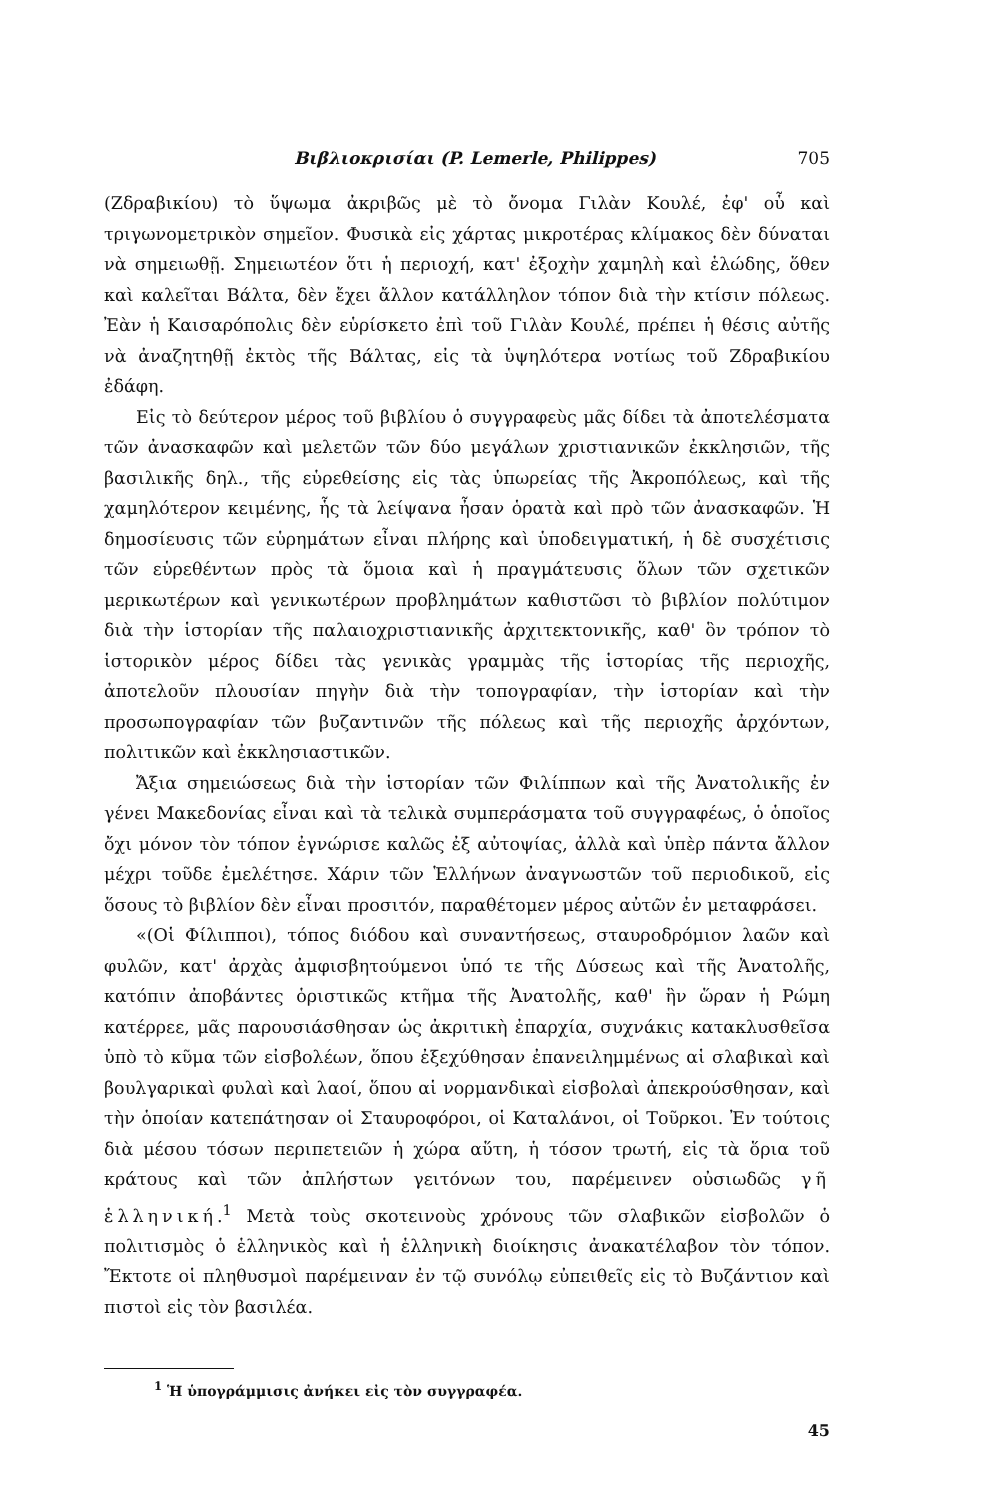Βιβλιοκρισίαι (P. Lemerle, Philippes) 705
(Ζδραβικίου) τὸ ὕψωμα ἀκριβῶς μὲ τὸ ὄνομα Γιλὰν Κουλέ, ἐφ' οὗ καὶ τριγωνομετρικὸν σημεῖον. Φυσικὰ εἰς χάρτας μικροτέρας κλίμακος δὲν δύναται νὰ σημειωθῇ. Σημειωτέον ὅτι ἡ περιοχή, κατ' ἐξοχὴν χαμηλὴ καὶ ἑλώδης, ὅθεν καὶ καλεῖται Βάλτα, δὲν ἔχει ἄλλον κατάλληλον τόπον διὰ τὴν κτίσιν πόλεως. Ἐὰν ἡ Καισαρόπολις δὲν εὑρίσκετο ἐπὶ τοῦ Γιλὰν Κουλέ, πρέπει ἡ θέσις αὐτῆς νὰ ἀναζητηθῇ ἐκτὸς τῆς Βάλτας, εἰς τὰ ὑψηλότερα νοτίως τοῦ Ζδραβικίου ἐδάφη.
Εἰς τὸ δεύτερον μέρος τοῦ βιβλίου ὁ συγγραφεὺς μᾶς δίδει τὰ ἀποτελέσματα τῶν ἀνασκαφῶν καὶ μελετῶν τῶν δύο μεγάλων χριστιανικῶν ἐκκλησιῶν, τῆς βασιλικῆς δηλ., τῆς εὑρεθείσης εἰς τὰς ὑπωρείας τῆς Ἀκροπόλεως, καὶ τῆς χαμηλότερον κειμένης, ἧς τὰ λείψανα ἦσαν ὁρατὰ καὶ πρὸ τῶν ἀνασκαφῶν. Ἡ δημοσίευσις τῶν εὑρημάτων εἶναι πλήρης καὶ ὑποδειγματική, ἡ δὲ συσχέτισις τῶν εὑρεθέντων πρὸς τὰ ὅμοια καὶ ἡ πραγμάτευσις ὅλων τῶν σχετικῶν μερικωτέρων καὶ γενικωτέρων προβλημάτων καθιστῶσι τὸ βιβλίον πολύτιμον διὰ τὴν ἱστορίαν τῆς παλαιοχριστιανικῆς ἀρχιτεκτονικῆς, καθ' ὃν τρόπον τὸ ἱστορικὸν μέρος δίδει τὰς γενικὰς γραμμὰς τῆς ἱστορίας τῆς περιοχῆς, ἀποτελοῦν πλουσίαν πηγὴν διὰ τὴν τοπογραφίαν, τὴν ἱστορίαν καὶ τὴν προσωπογραφίαν τῶν βυζαντινῶν τῆς πόλεως καὶ τῆς περιοχῆς ἀρχόντων, πολιτικῶν καὶ ἐκκλησιαστικῶν.
Ἄξια σημειώσεως διὰ τὴν ἱστορίαν τῶν Φιλίππων καὶ τῆς Ἀνατολικῆς ἐν γένει Μακεδονίας εἶναι καὶ τὰ τελικὰ συμπεράσματα τοῦ συγγραφέως, ὁ ὁποῖος ὄχι μόνον τὸν τόπον ἐγνώρισε καλῶς ἐξ αὐτοψίας, ἀλλὰ καὶ ὑπὲρ πάντα ἄλλον μέχρι τοῦδε ἐμελέτησε. Χάριν τῶν Ἑλλήνων ἀναγνωστῶν τοῦ περιοδικοῦ, εἰς ὅσους τὸ βιβλίον δὲν εἶναι προσιτόν, παραθέτομεν μέρος αὐτῶν ἐν μεταφράσει.
«(Οἱ Φίλιπποι), τόπος διόδου καὶ συναντήσεως, σταυροδρόμιον λαῶν καὶ φυλῶν, κατ' ἀρχὰς ἀμφισβητούμενοι ὑπό τε τῆς Δύσεως καὶ τῆς Ἀνατολῆς, κατόπιν ἀποβάντες ὁριστικῶς κτῆμα τῆς Ἀνατολῆς, καθ' ἣν ὥραν ἡ Ρώμη κατέρρεε, μᾶς παρουσιάσθησαν ὡς ἀκριτικὴ ἐπαρχία, συχνάκις κατακλυσθεῖσα ὑπὸ τὸ κῦμα τῶν εἰσβολέων, ὅπου ἐξεχύθησαν ἐπανειλημμένως αἱ σλαβικαὶ καὶ βουλγαρικαὶ φυλαὶ καὶ λαοί, ὅπου αἱ νορμανδικαὶ εἰσβολαὶ ἀπεκρούσθησαν, καὶ τὴν ὁποίαν κατεπάτησαν οἱ Σταυροφόροι, οἱ Καταλάνοι, οἱ Τοῦρκοι. Ἐν τούτοις διὰ μέσου τόσων περιπετειῶν ἡ χώρα αὕτη, ἡ τόσον τρωτή, εἰς τὰ ὅρια τοῦ κράτους καὶ τῶν ἀπλήστων γειτόνων του, παρέμεινεν οὐσιωδῶς γῆ ἑλληνική.<sup>1</sup> Μετὰ τοὺς σκοτεινοὺς χρόνους τῶν σλαβικῶν εἰσβολῶν ὁ πολιτισμὸς ὁ ἑλληνικὸς καὶ ἡ ἑλληνικὴ διοίκησις ἀνακατέλαβον τὸν τόπον. Ἔκτοτε οἱ πληθυσμοὶ παρέμειναν ἐν τῷ συνόλῳ εὐπειθεῖς εἰς τὸ Βυζάντιον καὶ πιστοὶ εἰς τὸν βασιλέα.
<sup>1</sup> Ἡ ὑπογράμμισις ἀνήκει εἰς τὸν συγγραφέα.
45